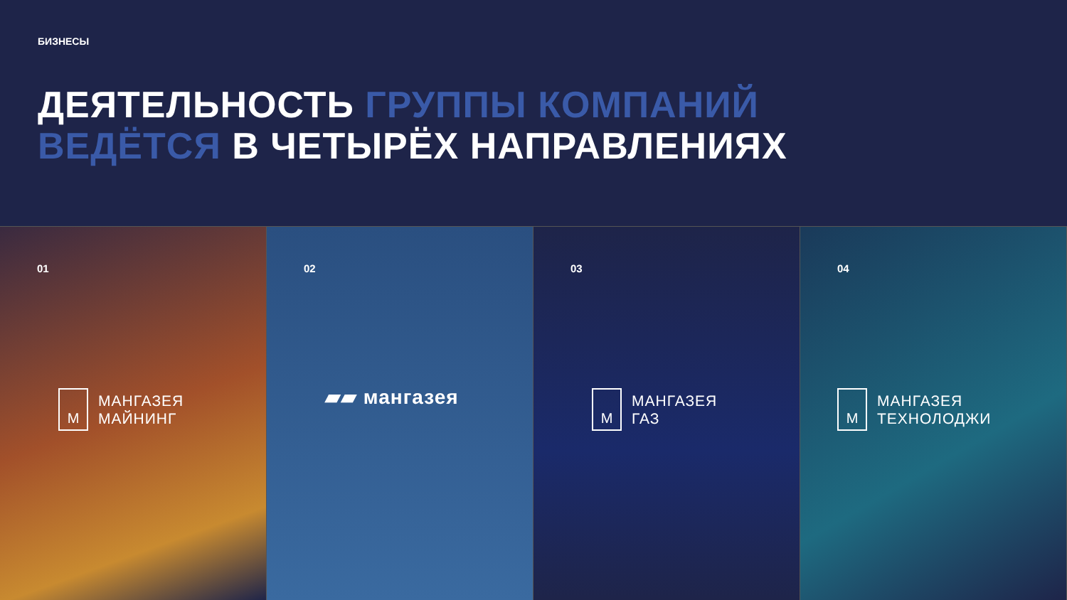БИЗНЕСЫ
ДЕЯТЕЛЬНОСТЬ ГРУППЫ КОМПАНИЙ
ВЕДЁТСЯ В ЧЕТЫРЁХ НАПРАВЛЕНИЯХ
01
М
МАНГАЗЕЯ
МАЙНИНГ
02
▰▰ мангазея
03
М
МАНГАЗЕЯ
ГАЗ
04
М
МАНГАЗЕЯ
ТЕХНОЛОДЖИ